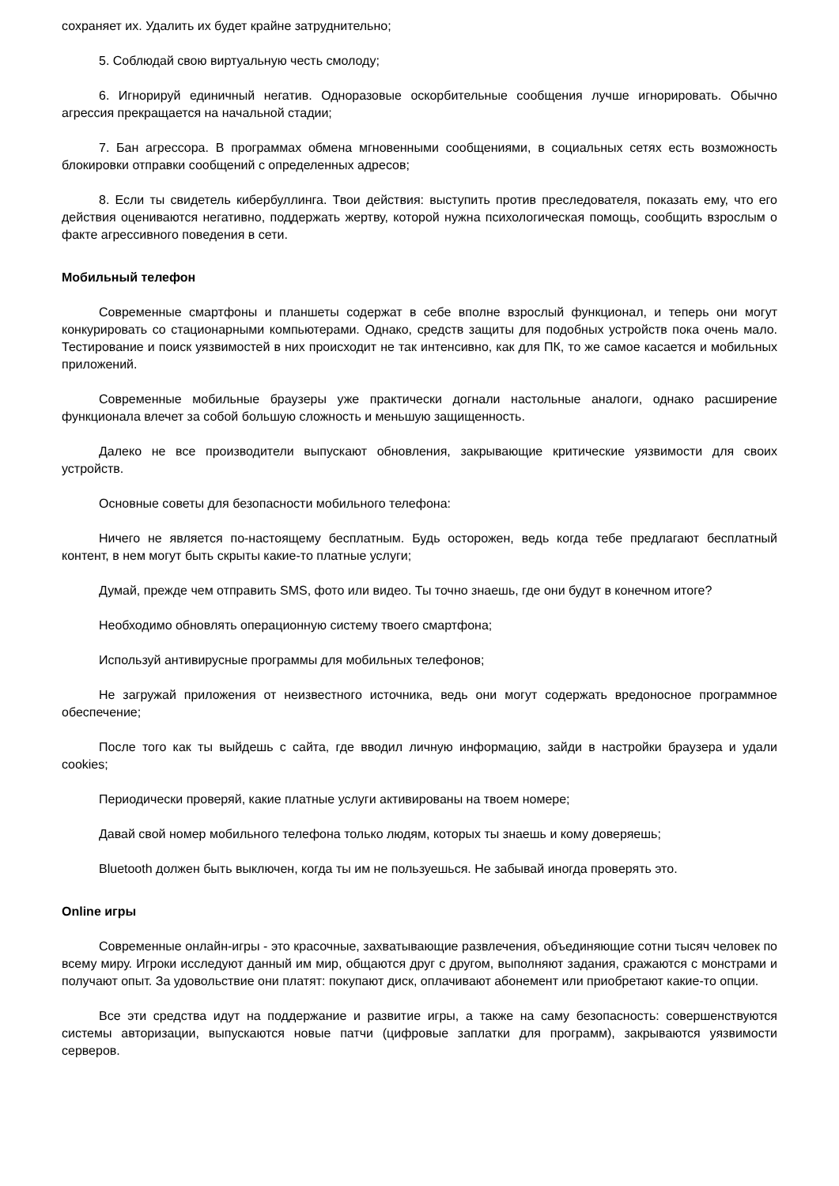сохраняет их. Удалить их будет крайне затруднительно;
5. Соблюдай свою виртуальную честь смолоду;
6. Игнорируй единичный негатив. Одноразовые оскорбительные сообщения лучше игнорировать. Обычно агрессия прекращается на начальной стадии;
7. Бан агрессора. В программах обмена мгновенными сообщениями, в социальных сетях есть возможность блокировки отправки сообщений с определенных адресов;
8. Если ты свидетель кибербуллинга. Твои действия: выступить против преследователя, показать ему, что его действия оцениваются негативно, поддержать жертву, которой нужна психологическая помощь, сообщить взрослым о факте агрессивного поведения в сети.
Мобильный телефон
Современные смартфоны и планшеты содержат в себе вполне взрослый функционал, и теперь они могут конкурировать со стационарными компьютерами. Однако, средств защиты для подобных устройств пока очень мало. Тестирование и поиск уязвимостей в них происходит не так интенсивно, как для ПК, то же самое касается и мобильных приложений.
Современные мобильные браузеры уже практически догнали настольные аналоги, однако расширение функционала влечет за собой большую сложность и меньшую защищенность.
Далеко не все производители выпускают обновления, закрывающие критические уязвимости для своих устройств.
Основные советы для безопасности мобильного телефона:
Ничего не является по-настоящему бесплатным. Будь осторожен, ведь когда тебе предлагают бесплатный контент, в нем могут быть скрыты какие-то платные услуги;
Думай, прежде чем отправить SMS, фото или видео. Ты точно знаешь, где они будут в конечном итоге?
Необходимо обновлять операционную систему твоего смартфона;
Используй антивирусные программы для мобильных телефонов;
Не загружай приложения от неизвестного источника, ведь они могут содержать вредоносное программное обеспечение;
После того как ты выйдешь с сайта, где вводил личную информацию, зайди в настройки браузера и удали cookies;
Периодически проверяй, какие платные услуги активированы на твоем номере;
Давай свой номер мобильного телефона только людям, которых ты знаешь и кому доверяешь;
Bluetooth должен быть выключен, когда ты им не пользуешься. Не забывай иногда проверять это.
Online игры
Современные онлайн-игры - это красочные, захватывающие развлечения, объединяющие сотни тысяч человек по всему миру. Игроки исследуют данный им мир, общаются друг с другом, выполняют задания, сражаются с монстрами и получают опыт. За удовольствие они платят: покупают диск, оплачивают абонемент или приобретают какие-то опции.
Все эти средства идут на поддержание и развитие игры, а также на саму безопасность: совершенствуются системы авторизации, выпускаются новые патчи (цифровые заплатки для программ), закрываются уязвимости серверов.